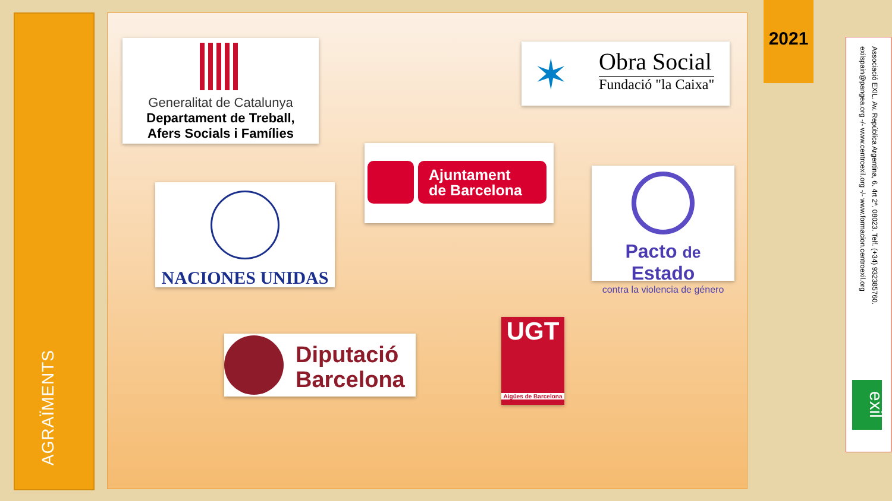AGRAÏMENTS
Generalitat de Catalunya
Departament de Treball,
Afers Socials i Famílies
Obra Social
Fundació "la Caixa"
✶
Ajuntament
de Barcelona
NACIONES UNIDAS
Pacto de Estado
contra la violencia de género
Diputació
Barcelona
UGT
Aigües de Barcelona
2021
Associació EXIL. Av. República Argentina, 6. 4rt 2ª. 08023. Telf. (+34) 932385760.
exilspain@pangea.org -/- www.centroexil.org -/- www.formacion.centroexil.org
exil